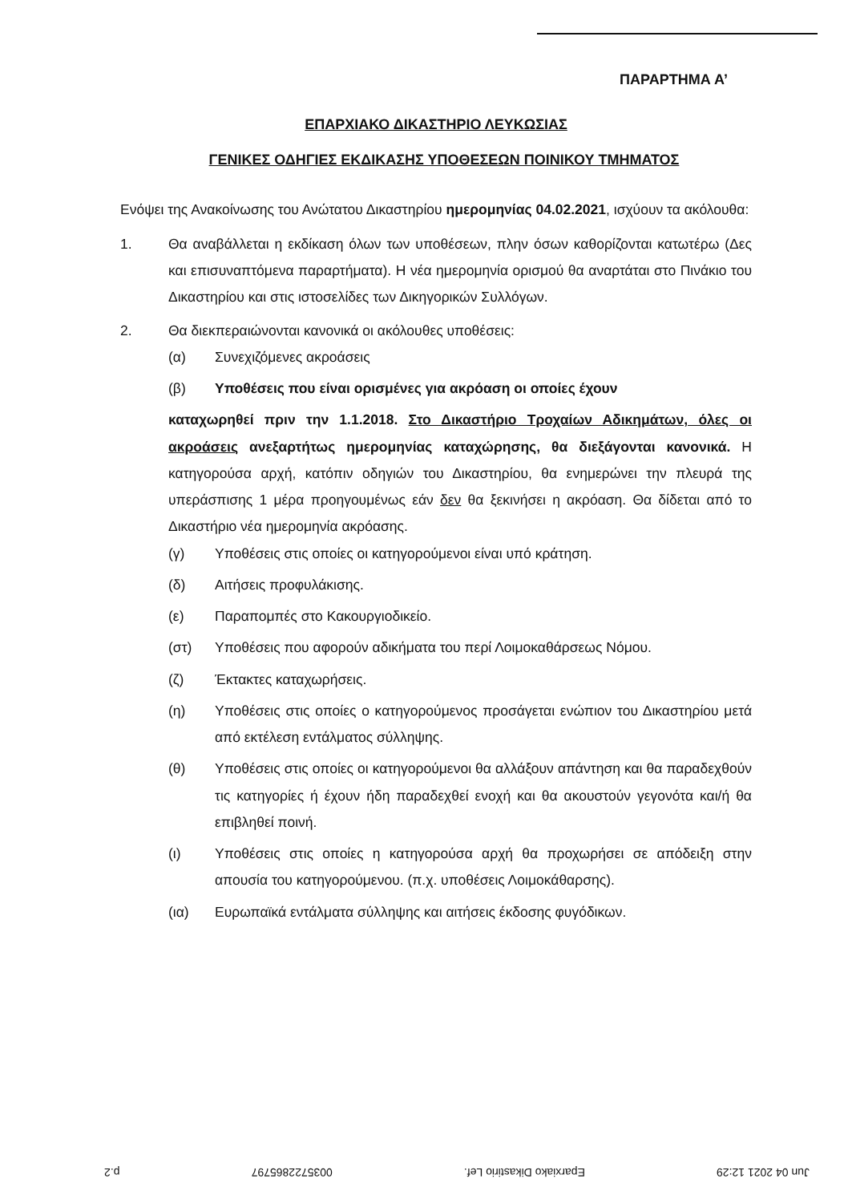ΠΑΡΑΡΤΗΜΑ Α’
ΕΠΑΡΧΙΑΚΟ ΔΙΚΑΣΤΗΡΙΟ ΛΕΥΚΩΣΙΑΣ
ΓΕΝΙΚΕΣ ΟΔΗΓΙΕΣ ΕΚΔΙΚΑΣΗΣ ΥΠΟΘΕΣΕΩΝ ΠΟΙΝΙΚΟΥ ΤΜΗΜΑΤΟΣ
Ενόψει της Ανακοίνωσης του Ανώτατου Δικαστηρίου ημερομηνίας 04.02.2021, ισχύουν τα ακόλουθα:
1. Θα αναβάλλεται η εκδίκαση όλων των υποθέσεων, πλην όσων καθορίζονται κατωτέρω (Δες και επισυναπτόμενα παραρτήματα). Η νέα ημερομηνία ορισμού θα αναρτάται στο Πινάκιο του Δικαστηρίου και στις ιστοσελίδες των Δικηγορικών Συλλόγων.
2. Θα διεκπεραιώνονται κανονικά οι ακόλουθες υποθέσεις:
(α) Συνεχιζόμενες ακροάσεις
(β) Υποθέσεις που είναι ορισμένες για ακρόαση οι οποίες έχουν
καταχωρηθεί πριν την 1.1.2018. Στο Δικαστήριο Τροχαίων Αδικημάτων, όλες οι ακροάσεις ανεξαρτήτως ημερομηνίας καταχώρησης, θα διεξάγονται κανονικά. Η κατηγορούσα αρχή, κατόπιν οδηγιών του Δικαστηρίου, θα ενημερώνει την πλευρά της υπεράσπισης 1 μέρα προηγουμένως εάν δεν θα ξεκινήσει η ακρόαση. Θα δίδεται από το Δικαστήριο νέα ημερομηνία ακρόασης.
(γ) Υποθέσεις στις οποίες οι κατηγορούμενοι είναι υπό κράτηση.
(δ) Αιτήσεις προφυλάκισης.
(ε) Παραπομπές στο Κακουργιοδικείο.
(στ) Υποθέσεις που αφορούν αδικήματα του περί Λοιμοκαθάρσεως Νόμου.
(ζ) Έκτακτες καταχωρήσεις.
(η) Υποθέσεις στις οποίες ο κατηγορούμενος προσάγεται ενώπιον του Δικαστηρίου μετά από εκτέλεση εντάλματος σύλληψης.
(θ) Υποθέσεις στις οποίες οι κατηγορούμενοι θα αλλάξουν απάντηση και θα παραδεχθούν τις κατηγορίες ή έχουν ήδη παραδεχθεί ενοχή και θα ακουστούν γεγονότα και/ή θα επιβληθεί ποινή.
(ι) Υποθέσεις στις οποίες η κατηγορούσα αρχή θα προχωρήσει σε απόδειξη στην απουσία του κατηγορούμενου. (π.χ. υποθέσεις Λοιμοκάθαρσης).
(ια) Ευρωπαϊκά εντάλματα σύλληψης και αιτήσεις έκδοσης φυγόδικων.
Jun 04 2021 12:29 Eparxiako Dikastirio Lef. 0035722865797 p.2